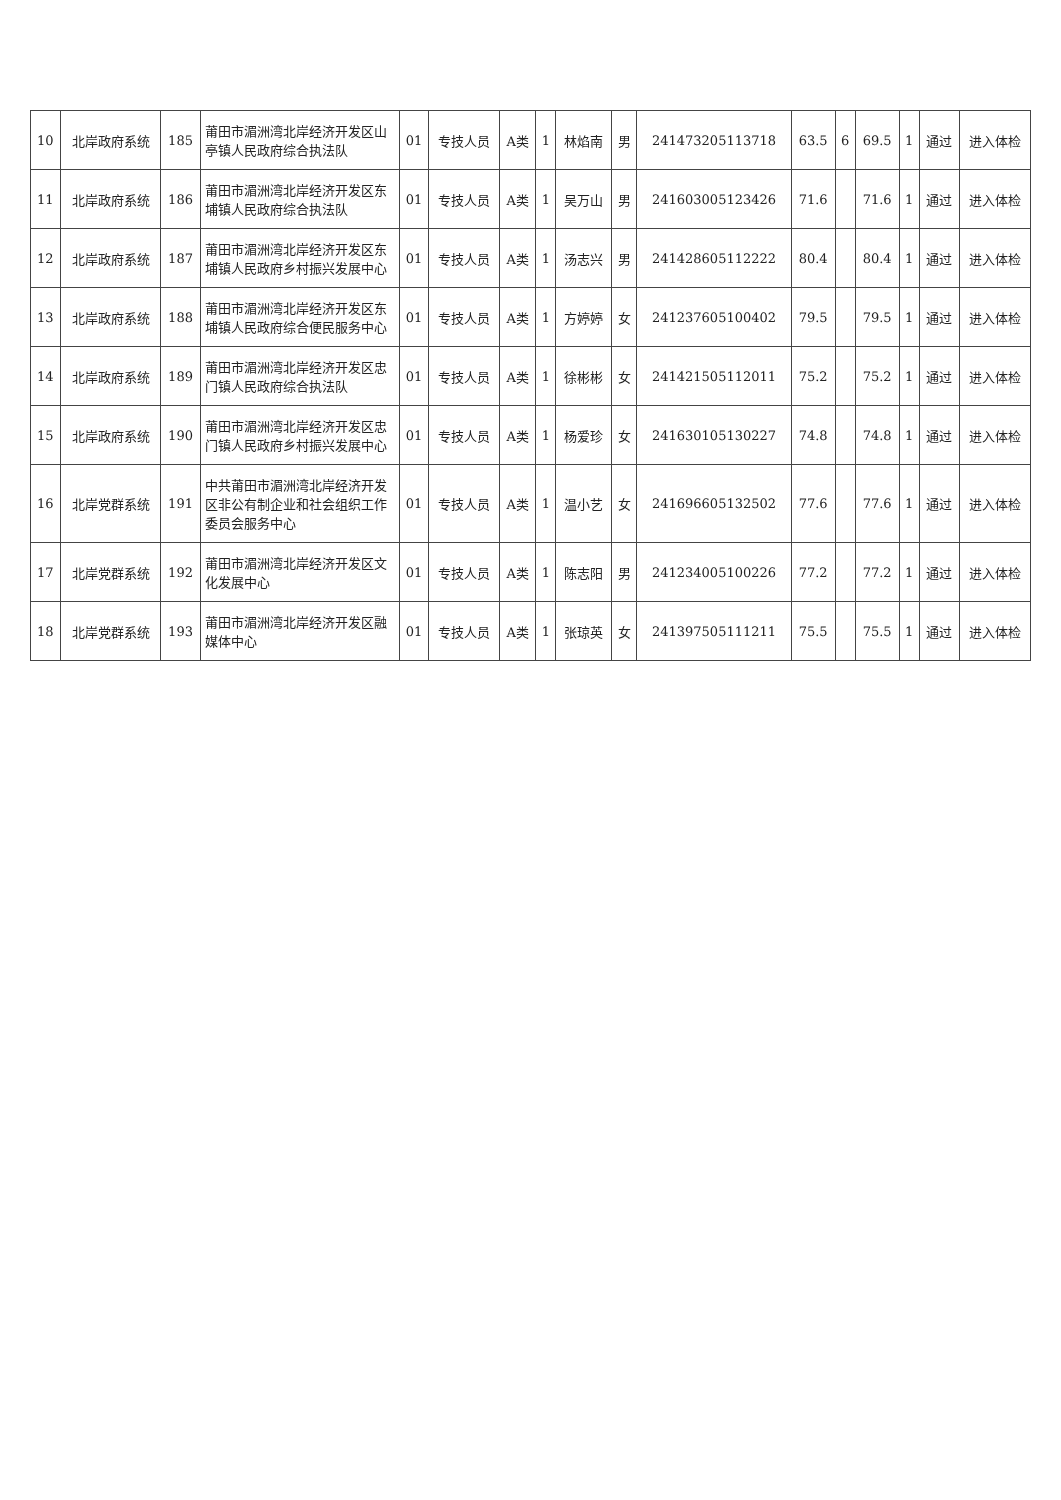| 10 | 北岸政府系统 | 185 | 莆田市湄洲湾北岸经济开发区山亭镇人民政府综合执法队 | 01 | 专技人员 | A类 | 1 | 林焰南 | 男 | 241473205113718 | 63.5 | 6 | 69.5 | 1 | 通过 | 进入体检 |
| 11 | 北岸政府系统 | 186 | 莆田市湄洲湾北岸经济开发区东埔镇人民政府综合执法队 | 01 | 专技人员 | A类 | 1 | 吴万山 | 男 | 241603005123426 | 71.6 | | 71.6 | 1 | 通过 | 进入体检 |
| 12 | 北岸政府系统 | 187 | 莆田市湄洲湾北岸经济开发区东埔镇人民政府乡村振兴发展中心 | 01 | 专技人员 | A类 | 1 | 汤志兴 | 男 | 241428605112222 | 80.4 | | 80.4 | 1 | 通过 | 进入体检 |
| 13 | 北岸政府系统 | 188 | 莆田市湄洲湾北岸经济开发区东埔镇人民政府综合便民服务中心 | 01 | 专技人员 | A类 | 1 | 方婷婷 | 女 | 241237605100402 | 79.5 | | 79.5 | 1 | 通过 | 进入体检 |
| 14 | 北岸政府系统 | 189 | 莆田市湄洲湾北岸经济开发区忠门镇人民政府综合执法队 | 01 | 专技人员 | A类 | 1 | 徐彬彬 | 女 | 241421505112011 | 75.2 | | 75.2 | 1 | 通过 | 进入体检 |
| 15 | 北岸政府系统 | 190 | 莆田市湄洲湾北岸经济开发区忠门镇人民政府乡村振兴发展中心 | 01 | 专技人员 | A类 | 1 | 杨爱珍 | 女 | 241630105130227 | 74.8 | | 74.8 | 1 | 通过 | 进入体检 |
| 16 | 北岸党群系统 | 191 | 中共莆田市湄洲湾北岸经济开发区非公有制企业和社会组织工作委员会服务中心 | 01 | 专技人员 | A类 | 1 | 温小艺 | 女 | 241696605132502 | 77.6 | | 77.6 | 1 | 通过 | 进入体检 |
| 17 | 北岸党群系统 | 192 | 莆田市湄洲湾北岸经济开发区文化发展中心 | 01 | 专技人员 | A类 | 1 | 陈志阳 | 男 | 241234005100226 | 77.2 | | 77.2 | 1 | 通过 | 进入体检 |
| 18 | 北岸党群系统 | 193 | 莆田市湄洲湾北岸经济开发区融媒体中心 | 01 | 专技人员 | A类 | 1 | 张琼英 | 女 | 241397505111211 | 75.5 | | 75.5 | 1 | 通过 | 进入体检 |